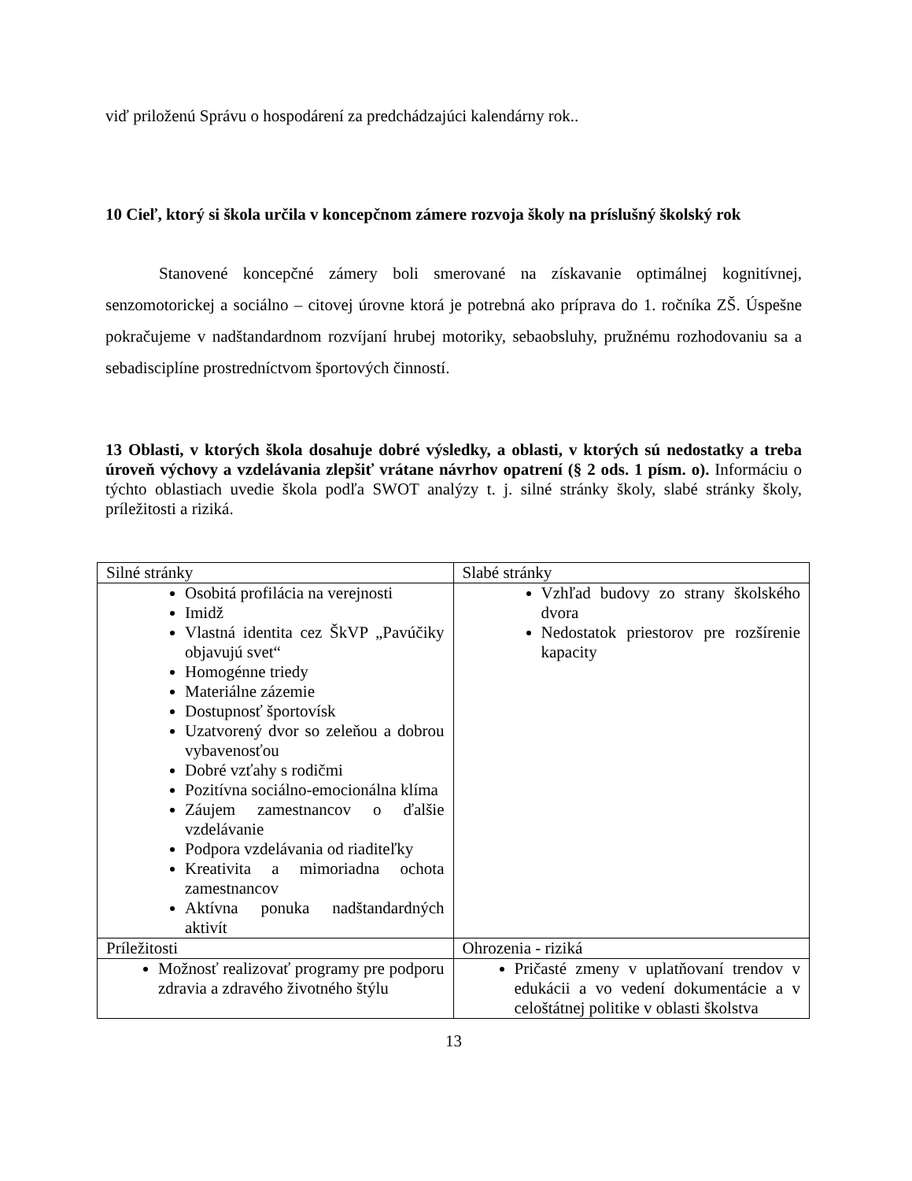viď priloženú Správu o hospodárení za predchádzajúci kalendárny rok..
10 Cieľ, ktorý si škola určila v koncepčnom zámere rozvoja školy na príslušný školský rok
Stanovené koncepčné zámery boli smerované na získavanie optimálnej kognitívnej, senzomotorickej a sociálno – citovej úrovne ktorá je potrebná ako príprava do 1. ročníka ZŠ. Úspešne pokračujeme v nadštandardnom rozvíjaní hrubej motoriky, sebaobsluhy, pružnému rozhodovaniu sa a sebadisciplíne prostredníctvom športových činností.
13 Oblasti, v ktorých škola dosahuje dobré výsledky, a oblasti, v ktorých sú nedostatky a treba úroveň výchovy a vzdelávania zlepšiť vrátane návrhov opatrení (§ 2 ods. 1 písm. o). Informáciu o týchto oblastiach uvedie škola podľa SWOT analýzy t. j. silné stránky školy, slabé stránky školy, príležitosti a riziká.
| Silné stránky | Slabé stránky |
| Osobitá profilácia na verejnosti Imidž Vlastná identita cez ŠkVP „Pavúčiky objavujú svet“ Homogénne triedy Materiálne zázemie Dostupnosť športovísk Uzatvorený dvor so zeleňou a dobrou vybavenosťou Dobré vzťahy s rodičmi Pozitívna sociálno-emocionálna klíma Záujem zamestnancov o ďalšie vzdelávanie Podpora vzdelávania od riaditeľky Kreativita a mimoriadna ochota zamestnancov Aktívna ponuka nadštandardných aktivít | Vzhľad budovy zo strany školského dvora Nedostatok priestorov pre rozšírenie kapacity |
| Príležitosti | Ohrozenia - riziká |
| Možnosť realizovať programy pre podporu zdravia a zdravého životného štýlu | Pričasté zmeny v uplatňovaní trendov v edukácii a vo vedení dokumentácie a v celoštátnej politike v oblasti školstva |
13